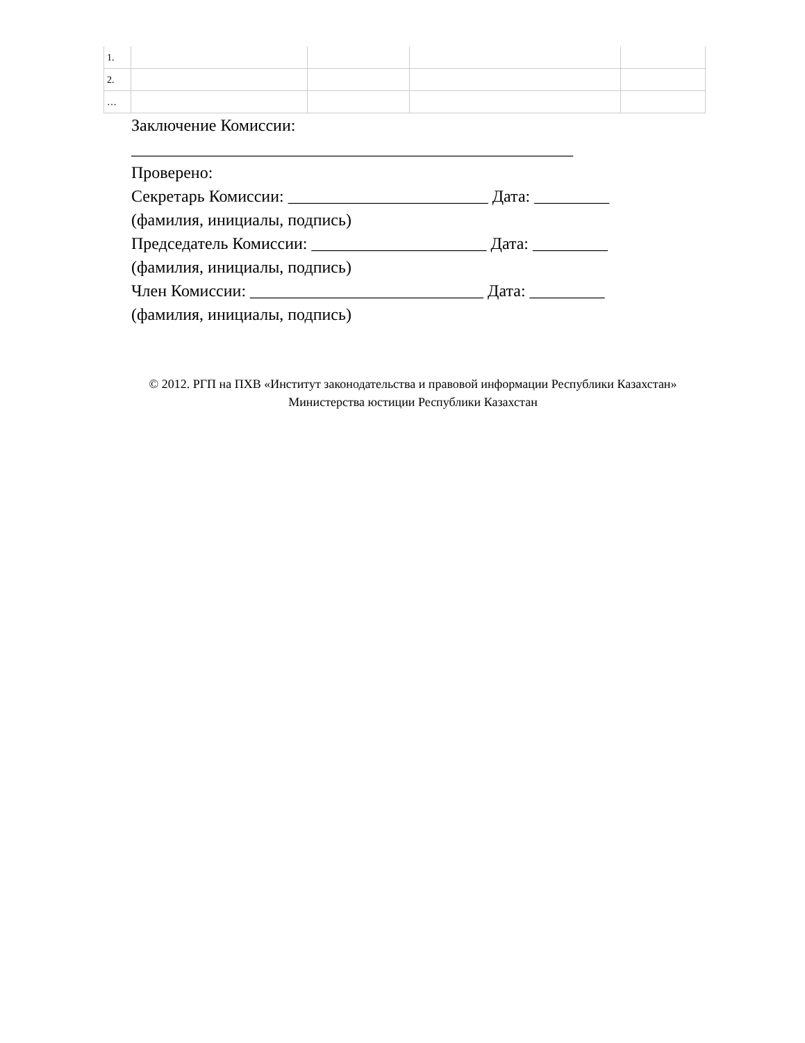| 1. | | | | |
| 2. | | | | |
| … | | | | |
Заключение Комиссии:
_____________________________________________________
Проверено:
Секретарь Комиссии: ________________________ Дата: _________
(фамилия, инициалы, подпись)
Председатель Комиссии: _____________________ Дата: _________
(фамилия, инициалы, подпись)
Член Комиссии: ____________________________ Дата: _________
(фамилия, инициалы, подпись)
© 2012. РГП на ПХВ «Институт законодательства и правовой информации Республики Казахстан»
Министерства юстиции Республики Казахстан